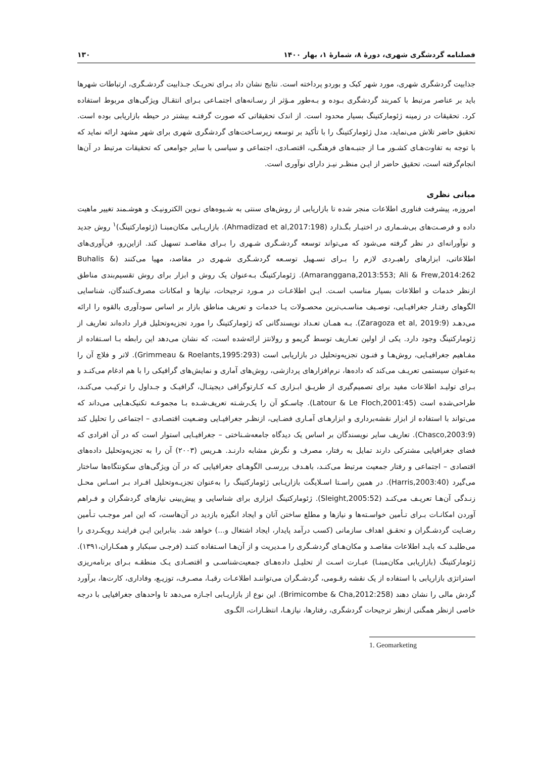فصلنامه گردشگری شهری، دورۀ ۸، شمارۀ ۱، بهار ۱۴۰۰ ۱۳۰
جذابیت گردشگری شهری، مورد شهر کبک و بوردو پرداخته است. نتایج نشان داد بـرای تحریـک جـذابیت گردشـگری، ارتباطات شهرها باید بر عناصر مرتبط با کمربند گردشگری بـوده و بـه‌طور مـؤثر از رسـانه‌های اجتمـاعی بـرای انتقـال ویژگی‌های مربوط استفاده کرد. تحقیقات در زمینه ژئومارکتینگ بسیار محدود است. از اندک تحقیقاتی که صورت گرفتـه بیشتر در حیطه بازاریابی بوده است. تحقیق حاضر تلاش می‌نماید، مدل ژئومارکتینگ را با تأکید بر توسعه زیرسـاخت‌های گردشگری شهری برای شهر مشهد ارائه نماید که با توجه به تفاوت‌هـای کشـور مـا از جنبـه‌های فرهنگـی، اقتصـادی، اجتماعی و سیاسی با سایر جوامعی که تحقیقات مرتبط در آن‌ها انجام‌گرفته است، تحقیق حاضر از ایـن منظـر نیـز دارای نوآوری است.
مبانی نظری
امروزه، پیشرفت فناوری اطلاعات منجر شده تا بازاریابی از روش‌های سنتی به شـیوه‌های نـوین الکترونیـک و هوشـمند تغییر ماهیت داده و فرصـت‌های بی‌شـماری در اختیـار بگـذارد (Ahmadizad et al,2017:198). بازاریـابی مکان‌مبنـا (ژئومارکتینگ)<sup>۱</sup> روش جدید و نوآورانه‌ای در نظر گرفته می‌شود که می‌تواند توسعه گردشـگری شـهری را بـرای مقاصـد تسهیل کند. ازاین‌رو، فن‌آوری‌های اطلاعاتی، ابزارهای راهبـردی لازم را بـرای تسـهیل توسـعه گردشـگری شـهری در مقاصد، مهیا می‌کنند (Buhalis & Amaranggana,2013:553; Ali & Frew,2014:262). ژئومارکتینگ بـه‌عنوان یک روش و ابزار برای روش تقسیم‌بندی مناطق ازنظر خدمات و اطلاعات بسیار مناسب اسـت. ایـن اطلاعـات در مـورد ترجیحات، نیازها و امکانات مصرف‌کنندگان، شناسایی الگوهای رفتـار جغرافیـایی، توصـیف مناسـب‌ترین محصـولات یـا خدمات و تعریف مناطق بازار بر اساس سودآوری بالقوه را ارائه می‌دهـد (Zaragoza et al, 2019:9). بـه همـان تعـداد نویسندگانی که ژئومارکتینگ را مورد تجزیه‌وتحلیل قرار داده‌اند تعاریف از ژئومارکتینگ وجود دارد. یکی از اولین تعـاریف توسط گریمو و رولانتز ارائه‌شده است، که نشان می‌دهد این رابطه بـا اسـتفاده از مفـاهیم جغرافیـایی، روش‌هـا و فنـون تجزیه‌وتحلیل در بازاریابی است (Grimmeau & Roelants,1995:293). لاتر و فلاچ آن را به‌عنوان سیستمی تعریـف می‌کند که داده‌ها، نرم‌افزارهای پردازشی، روش‌های آماری و نمایش‌های گرافیکی را با هم ادغام می‌کنـد و بـرای تولیـد اطلاعات مفید برای تصمیم‌گیری از طریـق ابـزاری کـه کـارتوگرافی دیجیتـال، گرافیـک و جـداول را ترکیـب می‌کنـد، طراحی‌شده است (Latour & Le Floch,2001:45). چاسـکو آن را یک‌رشـته تعریف‌شـده بـا مجموعـه تکنیک‌هـایی می‌داند که می‌تواند با استفاده از ابزار نقشه‌برداری و ابزارهـای آمـاری فضـایی، ازنظـر جغرافیـایی وضـعیت اقتصـادی – اجتماعی را تحلیل کند (Chasco,2003:9). تعاریف سایر نویسندگان بر اساس یک دیدگاه جامعه‌شـناختی – جغرافیـایی استوار است که در آن افرادی که فضای جغرافیایی مشترکی دارند تمایل به رفتار، مصرف و نگرش مشابه دارنـد. هـریس (۲۰۰۳) آن را به تجزیه‌وتحلیل داده‌های اقتصادی – اجتماعی و رفتار جمعیت مرتبط می‌کنـد، باهـدف بررسـی الگوهـای جغرافیایی که در آن ویژگی‌های سکونتگاه‌ها ساختار می‌گیرد (Harris,2003:40). در همین راسـتا اسـلایگت بازاریـابی ژئومارکتینگ را به‌عنوان تجزیـه‌وتحلیل افـراد بـر اسـاس محـل زنـدگی آن‌هـا تعریـف می‌کنـد (Sleight,2005:52). ژئومارکتینگ ابزاری برای شناسایی و پیش‌بینی نیازهای گردشگران و فـراهم آوردن امکانـات بـرای تـأمین خواسـته‌ها و نیازها و مطلع ساختن آنان و ایجاد انگیزه بازدید در آن‌هاست، که این امر موجـب تـأمین رضـایت گردشـگران و تحقـق اهداف سازمانی (کسب درآمد پایدار، ایجاد اشتغال و...) خواهد شد. بنابراین ایـن فراینـد رویکـردی را می‌طلبـد کـه بایـد اطلاعات مقاصـد و مکان‌هـای گردشـگری را مـدیریت و از آن‌هـا اسـتفاده کننـد (فرجـی سبکبار و همکـاران،۱۳۹۱). ژئومارکتینگ (بازاریابی مکان‌مبنـا) عبـارت اسـت از تحلیـل داده‌هـای جمعیت‌شناسـی و اقتصـادی یـک منطقـه بـرای برنامه‌ریزی استراتژی بازاریابی با استفاده از یک نقشه رقـومی، گردشـگران می‌تواننـد اطلاعـات رقبـا، مصـرف، توزیـع، وفاداری، کارت‌ها، برآورد گردش مالی را نشان دهند (Brimicombe & Cha,2012:258). این نوع از بازاریـابی اجـازه می‌دهد تا واحدهای جغرافیایی با درجه خاصی ازنظر همگنی ازنظر ترجیحات گردشگری، رفتارها، نیازهـا، انتظـارات، الگـوی
1. Geomarketing